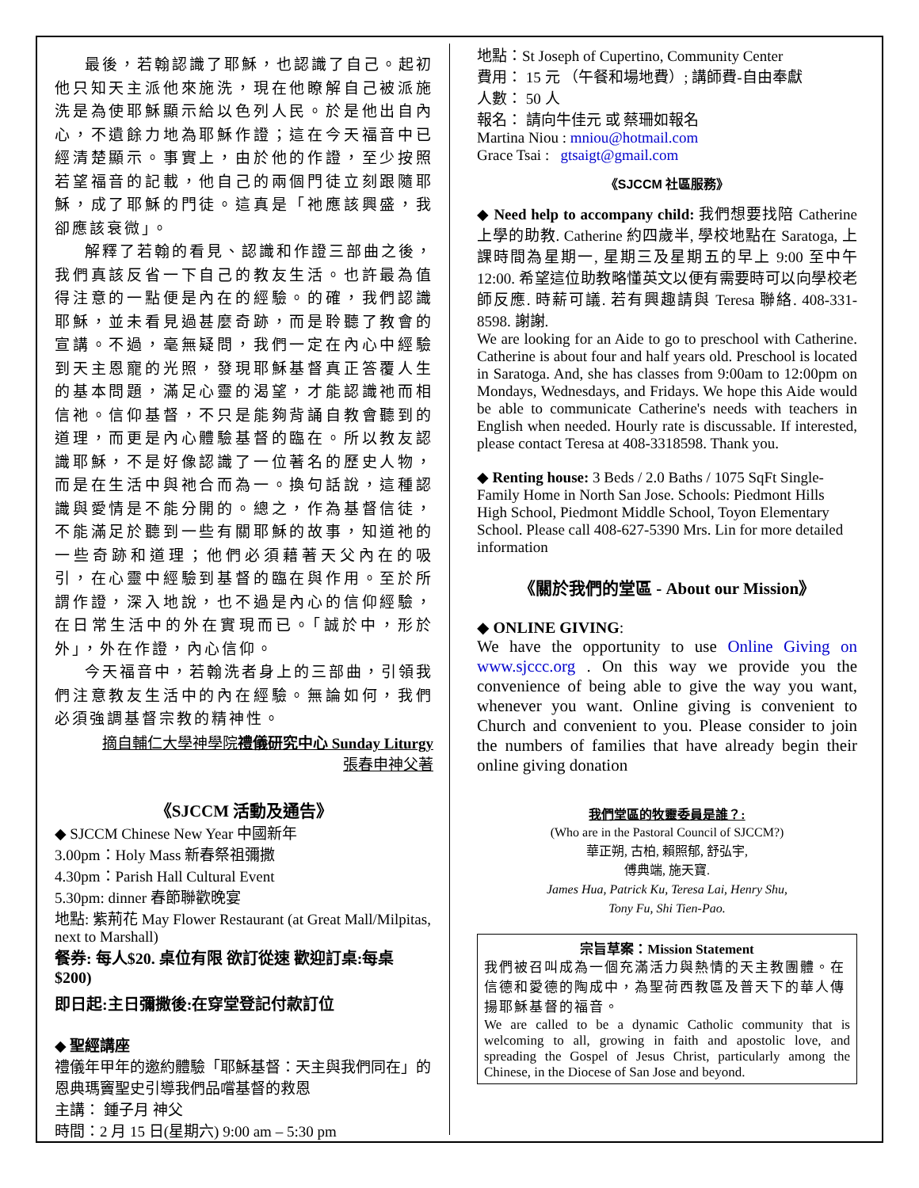最後，若翰認識了耶穌，也認識了自己。起初他只知天主派他來施洗，現在他瞭解自己被派施洗是為使耶穌顯示給以色列人民。於是他出自內心，不遺餘力地為耶穌作證；這在今天福音中已經清楚顯示。事實上，由於他的作證，至少按照若望福音的記載，他自己的兩個門徒立刻跟隨耶穌，成了耶穌的門徒。這真是「祂應該興盛，我卻應該衰微」。
解釋了若翰的看見、認識和作證三部曲之後，我們真該反省一下自己的教友生活。也許最為值得注意的一點便是內在的經驗。的確，我們認識耶穌，並未看見過甚麼奇跡，而是聆聽了教會的宣講。不過，毫無疑問，我們一定在內心中經驗到天主恩寵的光照，發現耶穌基督真正答覆人生的基本問題，滿足心靈的渴望，才能認識祂而相信祂。信仰基督，不只是能夠背誦自教會聽到的道理，而更是內心體驗基督的臨在。所以教友認識耶穌，不是好像認識了一位著名的歷史人物，而是在生活中與祂合而為一。換句話說，這種認識與愛情是不能分開的。總之，作為基督信徒，不能滿足於聽到一些有關耶穌的故事，知道祂的一些奇跡和道理；他們必須藉著天父內在的吸引，在心靈中經驗到基督的臨在與作用。至於所謂作證，深入地說，也不過是內心的信仰經驗，在日常生活中的外在實現而已。「誠於中，形於外」，外在作證，內心信仰。
今天福音中，若翰洗者身上的三部曲，引領我們注意教友生活中的內在經驗。無論如何，我們必須強調基督宗教的精神性。
摘自輔仁大學神學院禮儀研究中心 Sunday Liturgy
張春申神父著
《SJCCM 活動及通告》
◆ SJCCM Chinese New Year 中國新年
3.00pm：Holy Mass 新春祭祖彌撒
4.30pm：Parish Hall Cultural Event
5.30pm: dinner 春節聯歡晚宴
地點: 紫荊花 May Flower Restaurant (at Great Mall/Milpitas, next to Marshall)
餐券: 每人$20. 桌位有限 欲訂從速 歡迎訂桌:每桌 $200)
即日起:主日彌撒後:在穿堂登記付款訂位
◆ 聖經講座
禮儀年甲年的邀約體驗「耶穌基督：天主與我們同在」的恩典瑪竇聖史引導我們品嚐基督的救恩
主講： 鍾子月 神父
時間：2 月 15 日(星期六) 9:00 am – 5:30 pm
地點：St Joseph of Cupertino, Community Center
費用： 15 元 （午餐和場地費）; 講師費-自由奉獻
人數： 50 人
報名： 請向牛佳元 或 蔡珊如報名
Martina Niou : mniou@hotmail.com
Grace Tsai : gtsaigt@gmail.com
《SJCCM 社區服務》
◆ Need help to accompany child: 我們想要找陪 Catherine 上學的助教. Catherine 約四歲半, 學校地點在 Saratoga, 上課時間為星期一, 星期三及星期五的早上 9:00 至中午 12:00. 希望這位助教略懂英文以便有需要時可以向學校老師反應. 時薪可議. 若有興趣請與 Teresa 聯絡. 408-331-8598. 謝謝.
We are looking for an Aide to go to preschool with Catherine. Catherine is about four and half years old. Preschool is located in Saratoga. And, she has classes from 9:00am to 12:00pm on Mondays, Wednesdays, and Fridays. We hope this Aide would be able to communicate Catherine's needs with teachers in English when needed. Hourly rate is discussable. If interested, please contact Teresa at 408-3318598. Thank you.
◆ Renting house: 3 Beds / 2.0 Baths / 1075 SqFt Single-Family Home in North San Jose. Schools: Piedmont Hills High School, Piedmont Middle School, Toyon Elementary School. Please call 408-627-5390 Mrs. Lin for more detailed information
《關於我們的堂區 - About our Mission》
◆ ONLINE GIVING:
We have the opportunity to use Online Giving on www.sjccc.org . On this way we provide you the convenience of being able to give the way you want, whenever you want. Online giving is convenient to Church and convenient to you. Please consider to join the numbers of families that have already begin their online giving donation
我們堂區的牧靈委員是誰？:
(Who are in the Pastoral Council of SJCCM?)
華正朔, 古柏, 賴照郁, 舒弘宇,
傅典端, 施天寶.
James Hua, Patrick Ku, Teresa Lai, Henry Shu,
Tony Fu, Shi Tien-Pao.
宗旨草案：Mission Statement
我們被召叫成為一個充滿活力與熱情的天主教團體。在信德和愛德的陶成中，為聖荷西教區及普天下的華人傳 揚耶穌基督的福音。
We are called to be a dynamic Catholic community that is welcoming to all, growing in faith and apostolic love, and spreading the Gospel of Jesus Christ, particularly among the Chinese, in the Diocese of San Jose and beyond.